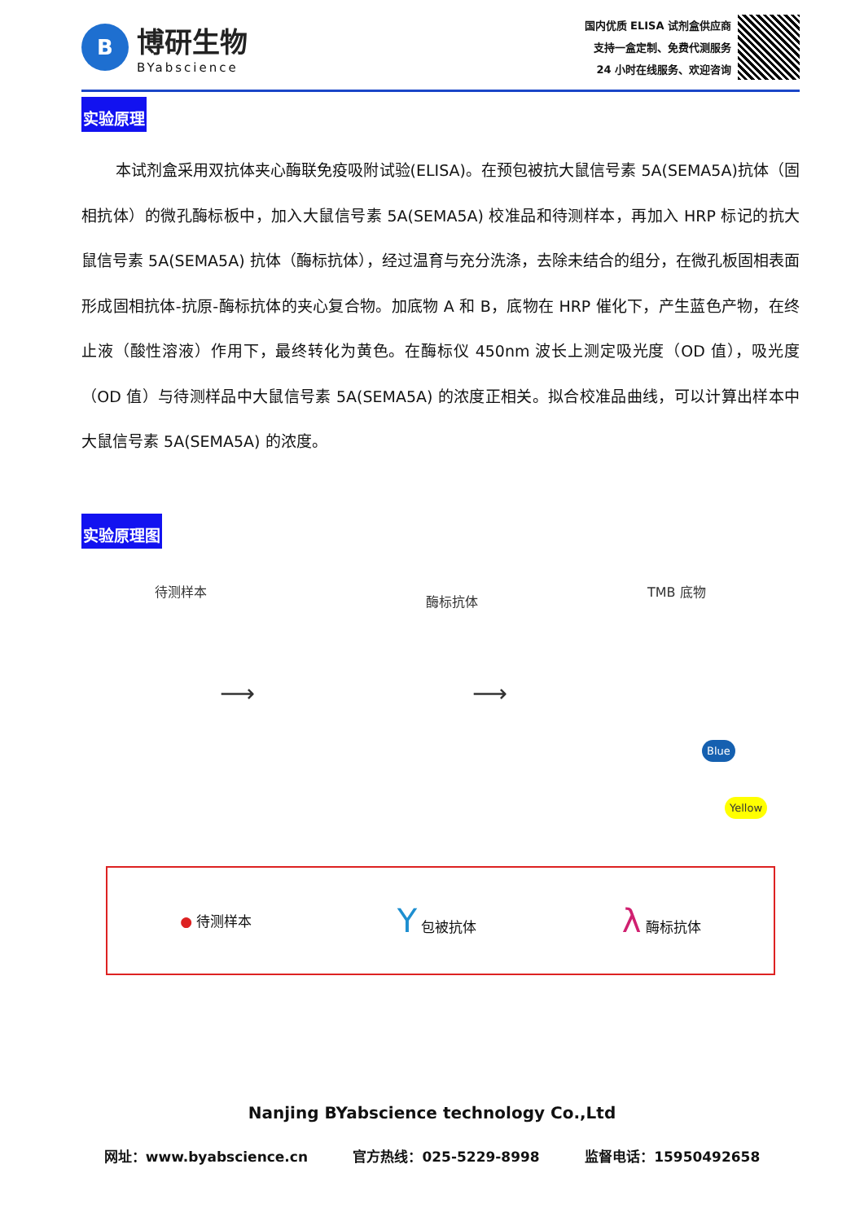B
博研生物
BYabscience
国内优质 ELISA 试剂盒供应商
支持一盒定制、免费代测服务
24 小时在线服务、欢迎咨询
实验原理
本试剂盒采用双抗体夹心酶联免疫吸附试验(ELISA)。在预包被抗大鼠信号素 5A(SEMA5A)抗体（固相抗体）的微孔酶标板中，加入大鼠信号素 5A(SEMA5A) 校准品和待测样本，再加入 HRP 标记的抗大鼠信号素 5A(SEMA5A) 抗体（酶标抗体），经过温育与充分洗涤，去除未结合的组分，在微孔板固相表面形成固相抗体-抗原-酶标抗体的夹心复合物。加底物 A 和 B，底物在 HRP 催化下，产生蓝色产物，在终止液（酸性溶液）作用下，最终转化为黄色。在酶标仪 450nm 波长上测定吸光度（OD 值），吸光度（OD 值）与待测样品中大鼠信号素 5A(SEMA5A) 的浓度正相关。拟合校准品曲线，可以计算出样本中大鼠信号素 5A(SEMA5A) 的浓度。
实验原理图
待测样本
酶标抗体
TMB 底物
Blue
Yellow
⟶ ⟶
● 待测样本 Y 包被抗体 λ 酶标抗体
Nanjing BYabscience technology Co.,Ltd
网址：www.byabscience.cn 官方热线：025-5229-8998 监督电话：15950492658